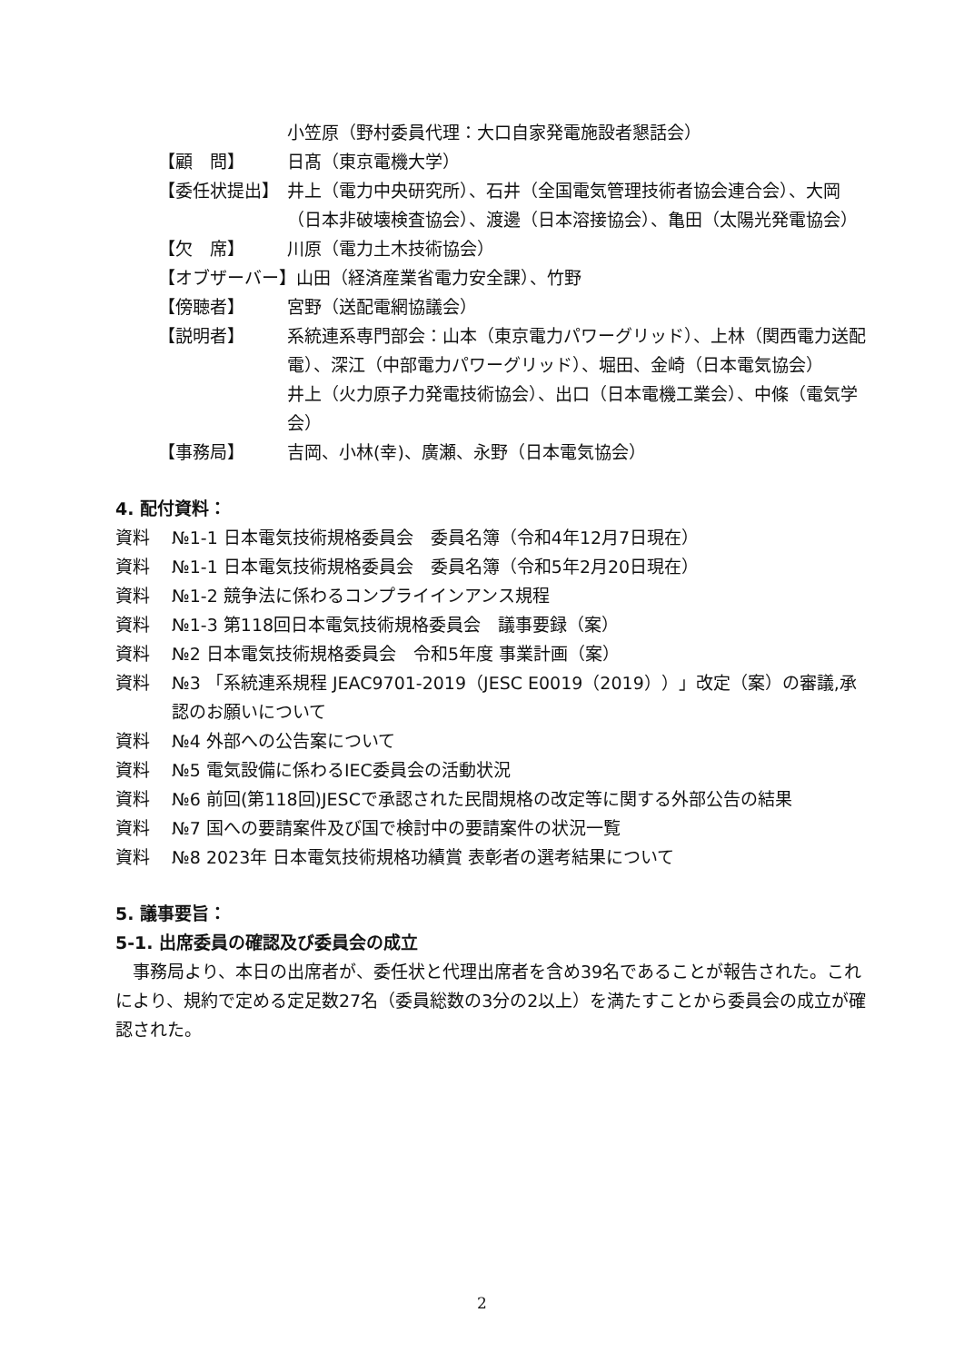小笠原（野村委員代理：大口自家発電施設者懇話会）
【顧　問】 日髙（東京電機大学）
【委任状提出】 井上（電力中央研究所）、石井（全国電気管理技術者協会連合会）、大岡（日本非破壊検査協会）、渡邊（日本溶接協会）、亀田（太陽光発電協会）
【欠　席】 川原（電力土木技術協会）
【オブザーバー】山田（経済産業省電力安全課）、竹野
【傍聴者】 宮野（送配電網協議会）
【説明者】 系統連系専門部会：山本（東京電力パワーグリッド）、上林（関西電力送配電）、深江（中部電力パワーグリッド）、堀田、金崎（日本電気協会）
井上（火力原子力発電技術協会）、出口（日本電機工業会）、中條（電気学会）
【事務局】 吉岡、小林(幸)、廣瀬、永野（日本電気協会）
4. 配付資料：
資料 №1-1 日本電気技術規格委員会　委員名簿（令和4年12月7日現在）
資料 №1-1 日本電気技術規格委員会　委員名簿（令和5年2月20日現在）
資料 №1-2 競争法に係わるコンプライインアンス規程
資料 №1-3 第118回日本電気技術規格委員会　議事要録（案）
資料 №2 日本電気技術規格委員会　令和5年度 事業計画（案）
資料 №3 「系統連系規程 JEAC9701-2019（JESC E0019（2019））」改定（案）の審議,承認のお願いについて
資料 №4 外部への公告案について
資料 №5 電気設備に係わるIEC委員会の活動状況
資料 №6 前回(第118回)JESCで承認された民間規格の改定等に関する外部公告の結果
資料 №7 国への要請案件及び国で検討中の要請案件の状況一覧
資料 №8 2023年 日本電気技術規格功績賞 表彰者の選考結果について
5. 議事要旨：
5-1. 出席委員の確認及び委員会の成立
事務局より、本日の出席者が、委任状と代理出席者を含め39名であることが報告された。これにより、規約で定める定足数27名（委員総数の3分の2以上）を満たすことから委員会の成立が確認された。
2